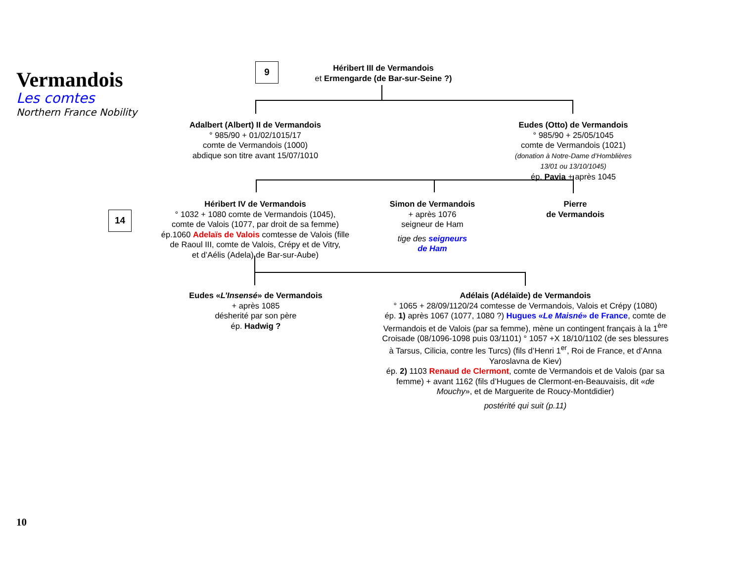Vermandois
Les comtes
Northern France Nobility
9
Héribert III de Vermandois
et Ermengarde (de Bar-sur-Seine ?)
Adalbert (Albert) II de Vermandois
° 985/90 + 01/02/1015/17
comte de Vermandois (1000)
abdique son titre avant 15/07/1010
Eudes (Otto) de Vermandois
° 985/90 + 25/05/1045
comte de Vermandois (1021)
(donation à Notre-Dame d’Homblières
13/01 ou 13/10/1045)
ép. Pavia + après 1045
14
Héribert IV de Vermandois
° 1032 + 1080 comte de Vermandois (1045),
comte de Valois (1077, par droit de sa femme)
ép.1060 Adelaïs de Valois comtesse de Valois (fille
de Raoul III, comte de Valois, Crépy et de Vitry,
et d’Aélis (Adela) de Bar-sur-Aube)
Simon de Vermandois
+ après 1076
seigneur de Ham
tige des seigneurs
de Ham
Pierre
de Vermandois
Eudes «L’Insensé» de Vermandois
+ après 1085
désherité par son père
ép. Hadwig ?
Adélais (Adélaïde) de Vermandois
° 1065 + 28/09/1120/24 comtesse de Vermandois, Valois et Crépy (1080)
ép. 1) après 1067 (1077, 1080 ?) Hugues «Le Maisné» de France, comte de Vermandois et de Valois (par sa femme), mène un contingent français à la 1<sup>ère</sup> Croisade (08/1096-1098 puis 03/1101) ° 1057 +X 18/10/1102 (de ses blessures à Tarsus, Cilicia, contre les Turcs) (fils d’Henri 1<sup>er</sup>, Roi de France, et d’Anna Yaroslavna de Kiev)
ép. 2) 1103 Renaud de Clermont, comte de Vermandois et de Valois (par sa femme) + avant 1162 (fils d’Hugues de Clermont-en-Beauvaisis, dit «de Mouchy», et de Marguerite de Roucy-Montdidier)
postérité qui suit (p.11)
10